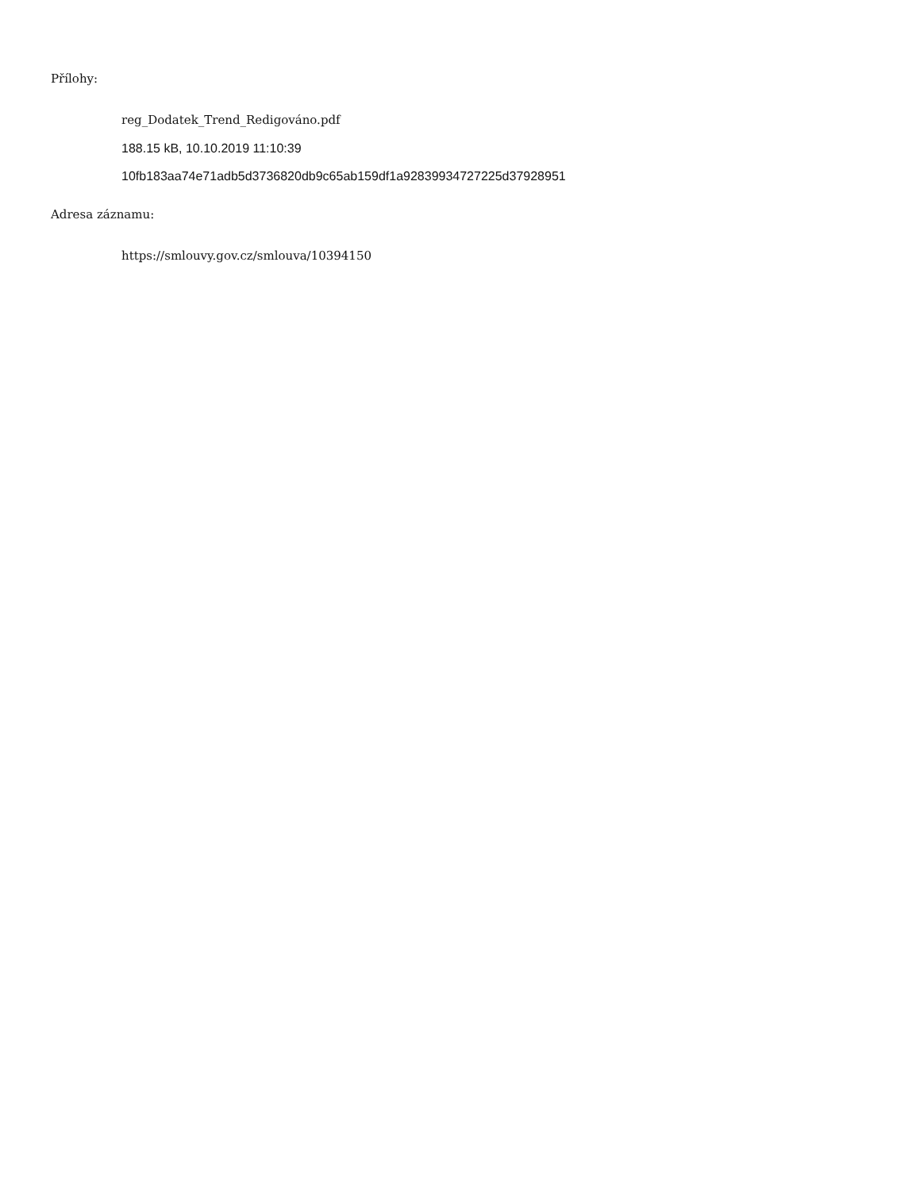Přílohy:
reg_Dodatek_Trend_Redigováno.pdf
188.15 kB, 10.10.2019 11:10:39
10fb183aa74e71adb5d3736820db9c65ab159df1a92839934727225d37928951
Adresa záznamu:
https://smlouvy.gov.cz/smlouva/10394150